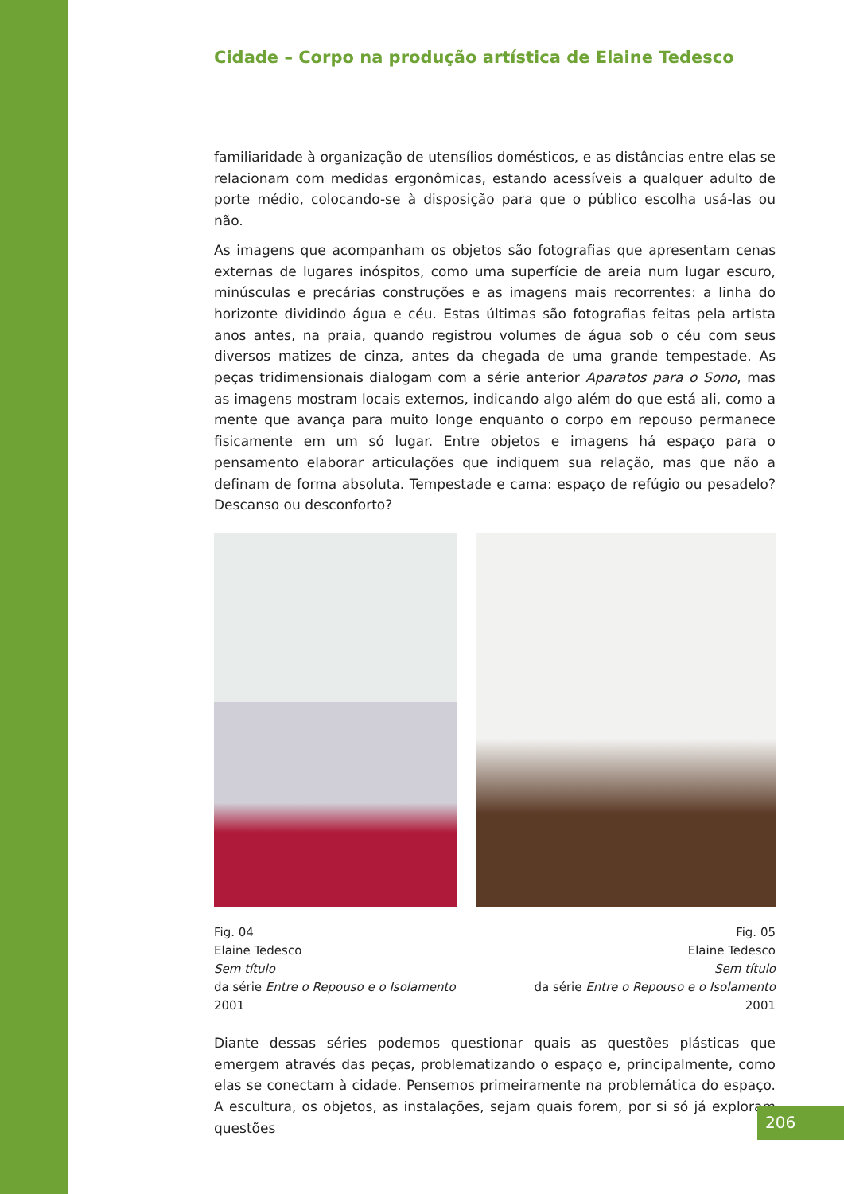Cidade – Corpo na produção artística de Elaine Tedesco
familiaridade à organização de utensílios domésticos, e as distâncias entre elas se relacionam com medidas ergonômicas, estando acessíveis a qualquer adulto de porte médio, colocando-se à disposição para que o público escolha usá-las ou não.
As imagens que acompanham os objetos são fotografias que apresentam cenas externas de lugares inóspitos, como uma superfície de areia num lugar escuro, minúsculas e precárias construções e as imagens mais recorrentes: a linha do horizonte dividindo água e céu. Estas últimas são fotografias feitas pela artista anos antes, na praia, quando registrou volumes de água sob o céu com seus diversos matizes de cinza, antes da chegada de uma grande tempestade. As peças tridimensionais dialogam com a série anterior Aparatos para o Sono, mas as imagens mostram locais externos, indicando algo além do que está ali, como a mente que avança para muito longe enquanto o corpo em repouso permanece fisicamente em um só lugar. Entre objetos e imagens há espaço para o pensamento elaborar articulações que indiquem sua relação, mas que não a definam de forma absoluta. Tempestade e cama: espaço de refúgio ou pesadelo? Descanso ou desconforto?
Fig. 04
Elaine Tedesco
Sem título
da série Entre o Repouso e o Isolamento
2001
Fig. 05
Elaine Tedesco
Sem título
da série Entre o Repouso e o Isolamento
2001
Diante dessas séries podemos questionar quais as questões plásticas que emergem através das peças, problematizando o espaço e, principalmente, como elas se conectam à cidade. Pensemos primeiramente na problemática do espaço. A escultura, os objetos, as instalações, sejam quais forem, por si só já exploram questões
206